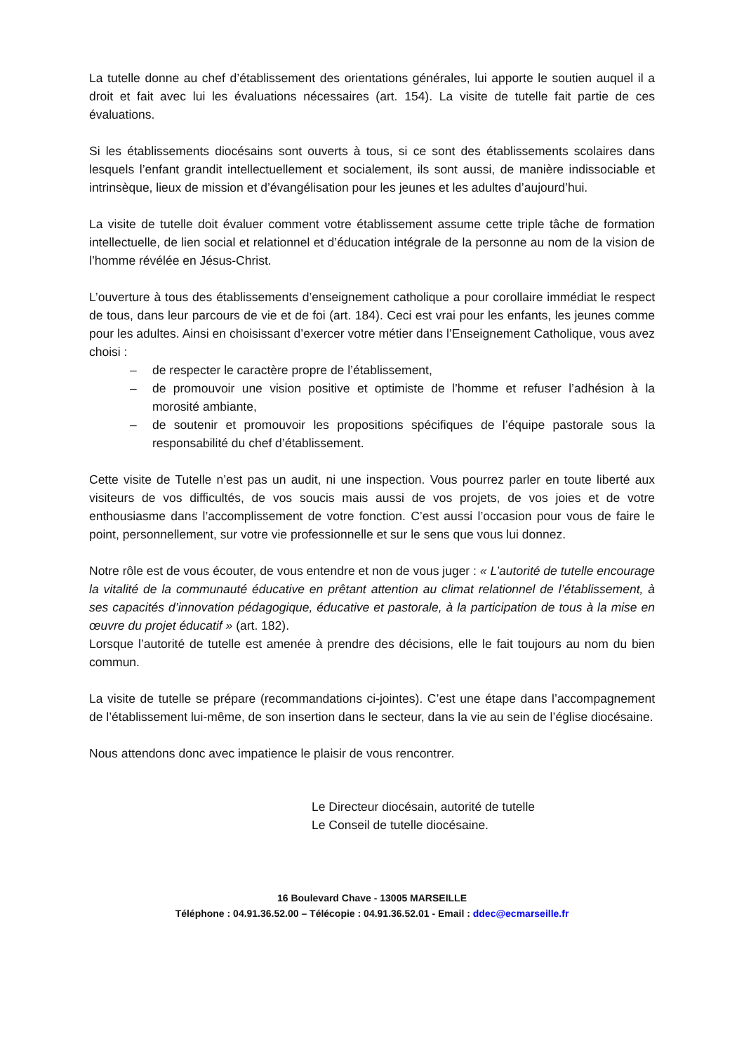La tutelle donne au chef d’établissement des orientations générales, lui apporte le soutien auquel il a droit et fait avec lui les évaluations nécessaires (art. 154). La visite de tutelle fait partie de ces évaluations.
Si les établissements diocésains sont ouverts à tous, si ce sont des établissements scolaires dans lesquels l’enfant grandit intellectuellement et socialement, ils sont aussi, de manière indissociable et intrinsèque, lieux de mission et d’évangélisation pour les jeunes et les adultes d’aujourd’hui.
La visite de tutelle doit évaluer comment votre établissement assume cette triple tâche de formation intellectuelle, de lien social et relationnel et d’éducation intégrale de la personne au nom de la vision de l’homme révélée en Jésus-Christ.
L’ouverture à tous des établissements d’enseignement catholique a pour corollaire immédiat le respect de tous, dans leur parcours de vie et de foi (art. 184). Ceci est vrai pour les enfants, les jeunes comme pour les adultes. Ainsi en choisissant d’exercer votre métier dans l’Enseignement Catholique, vous avez choisi :
– de respecter le caractère propre de l’établissement,
– de promouvoir une vision positive et optimiste de l’homme et refuser l’adhésion à la morosité ambiante,
– de soutenir et promouvoir les propositions spécifiques de l’équipe pastorale sous la responsabilité du chef d’établissement.
Cette visite de Tutelle n’est pas un audit, ni une inspection. Vous pourrez parler en toute liberté aux visiteurs de vos difficultés, de vos soucis mais aussi de vos projets, de vos joies et de votre enthousiasme dans l’accomplissement de votre fonction. C’est aussi l’occasion pour vous de faire le point, personnellement, sur votre vie professionnelle et sur le sens que vous lui donnez.
Notre rôle est de vous écouter, de vous entendre et non de vous juger : « L’autorité de tutelle encourage la vitalité de la communauté éducative en prêtant attention au climat relationnel de l’établissement, à ses capacités d’innovation pédagogique, éducative et pastorale, à la participation de tous à la mise en œuvre du projet éducatif » (art. 182).
Lorsque l’autorité de tutelle est amenée à prendre des décisions, elle le fait toujours au nom du bien commun.
La visite de tutelle se prépare (recommandations ci-jointes). C’est une étape dans l’accompagnement de l’établissement lui-même, de son insertion dans le secteur, dans la vie au sein de l’église diocésaine.
Nous attendons donc avec impatience le plaisir de vous rencontrer.
Le Directeur diocésain, autorité de tutelle
Le Conseil de tutelle diocésaine.
16 Boulevard Chave - 13005 MARSEILLE
Téléphone : 04.91.36.52.00 – Télécopie : 04.91.36.52.01 - Email : ddec@ecmarseille.fr